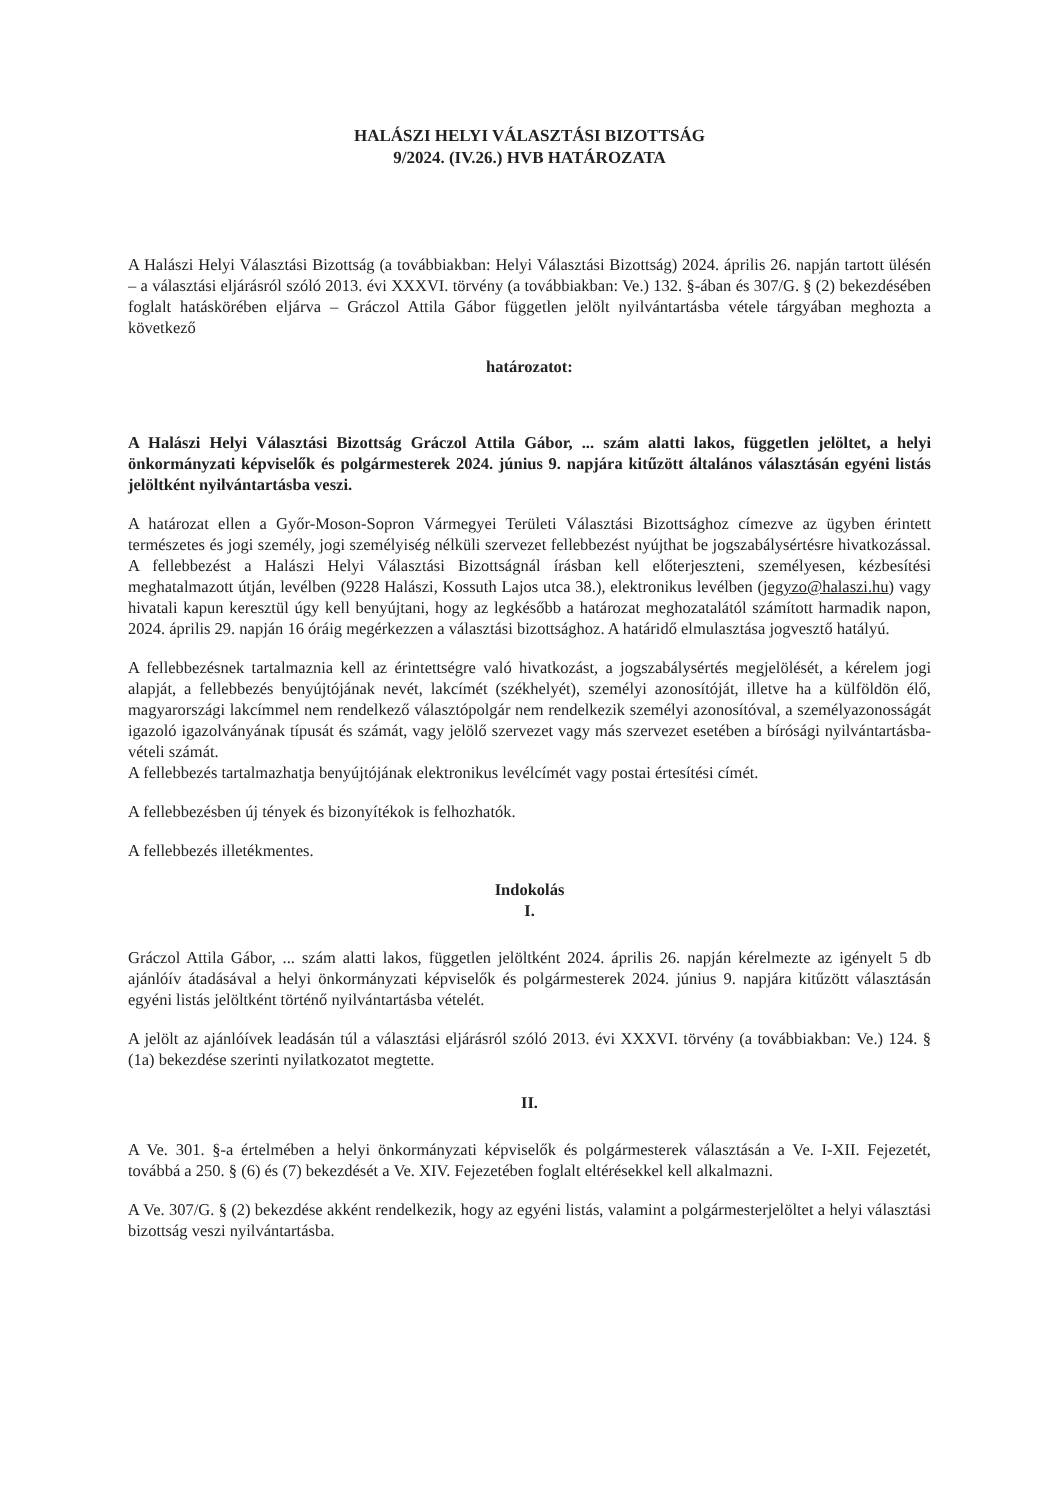HALÁSZI HELYI VÁLASZTÁSI BIZOTTSÁG
9/2024. (IV.26.) HVB HATÁROZATA
A Halászi Helyi Választási Bizottság (a továbbiakban: Helyi Választási Bizottság) 2024. április 26. napján tartott ülésén – a választási eljárásról szóló 2013. évi XXXVI. törvény (a továbbiakban: Ve.) 132. §-ában és 307/G. § (2) bekezdésében foglalt hatáskörében eljárva – Gráczol Attila Gábor független jelölt nyilvántartásba vétele tárgyában meghozta a következő
határozatot:
A Halászi Helyi Választási Bizottság Gráczol Attila Gábor, ... szám alatti lakos, független jelöltet, a helyi önkormányzati képviselők és polgármesterek 2024. június 9. napjára kitűzött általános választásán egyéni listás jelöltként nyilvántartásba veszi.
A határozat ellen a Győr-Moson-Sopron Vármegyei Területi Választási Bizottsághoz címezve az ügyben érintett természetes és jogi személy, jogi személyiség nélküli szervezet fellebbezést nyújthat be jogszabálysértésre hivatkozással. A fellebbezést a Halászi Helyi Választási Bizottságnál írásban kell előterjeszteni, személyesen, kézbesítési meghatalmazott útján, levélben (9228 Halászi, Kossuth Lajos utca 38.), elektronikus levélben (jegyzo@halaszi.hu) vagy hivatali kapun keresztül úgy kell benyújtani, hogy az legkésőbb a határozat meghozatalától számított harmadik napon, 2024. április 29. napján 16 óráig megérkezzen a választási bizottsághoz. A határidő elmulasztása jogvesztő hatályú.
A fellebbezésnek tartalmaznia kell az érintettségre való hivatkozást, a jogszabálysértés megjelölését, a kérelem jogi alapját, a fellebbezés benyújtójának nevét, lakcímét (székhelyét), személyi azonosítóját, illetve ha a külföldön élő, magyarországi lakcímmel nem rendelkező választópolgár nem rendelkezik személyi azonosítóval, a személyazonosságát igazoló igazolványának típusát és számát, vagy jelölő szervezet vagy más szervezet esetében a bírósági nyilvántartásba-vételi számát.
A fellebbezés tartalmazhatja benyújtójának elektronikus levélcímét vagy postai értesítési címét.
A fellebbezésben új tények és bizonyítékok is felhozhatók.
A fellebbezés illetékmentes.
Indokolás
I.
Gráczol Attila Gábor, ... szám alatti lakos, független jelöltként 2024. április 26. napján kérelmezte az igényelt 5 db ajánlóív átadásával a helyi önkormányzati képviselők és polgármesterek 2024. június 9. napjára kitűzött választásán egyéni listás jelöltként történő nyilvántartásba vételét.
A jelölt az ajánlóívek leadásán túl a választási eljárásról szóló 2013. évi XXXVI. törvény (a továbbiakban: Ve.) 124. § (1a) bekezdése szerinti nyilatkozatot megtette.
II.
A Ve. 301. §-a értelmében a helyi önkormányzati képviselők és polgármesterek választásán a Ve. I-XII. Fejezetét, továbbá a 250. § (6) és (7) bekezdését a Ve. XIV. Fejezetében foglalt eltérésekkel kell alkalmazni.
A Ve. 307/G. § (2) bekezdése akként rendelkezik, hogy az egyéni listás, valamint a polgármesterjelöltet a helyi választási bizottság veszi nyilvántartásba.